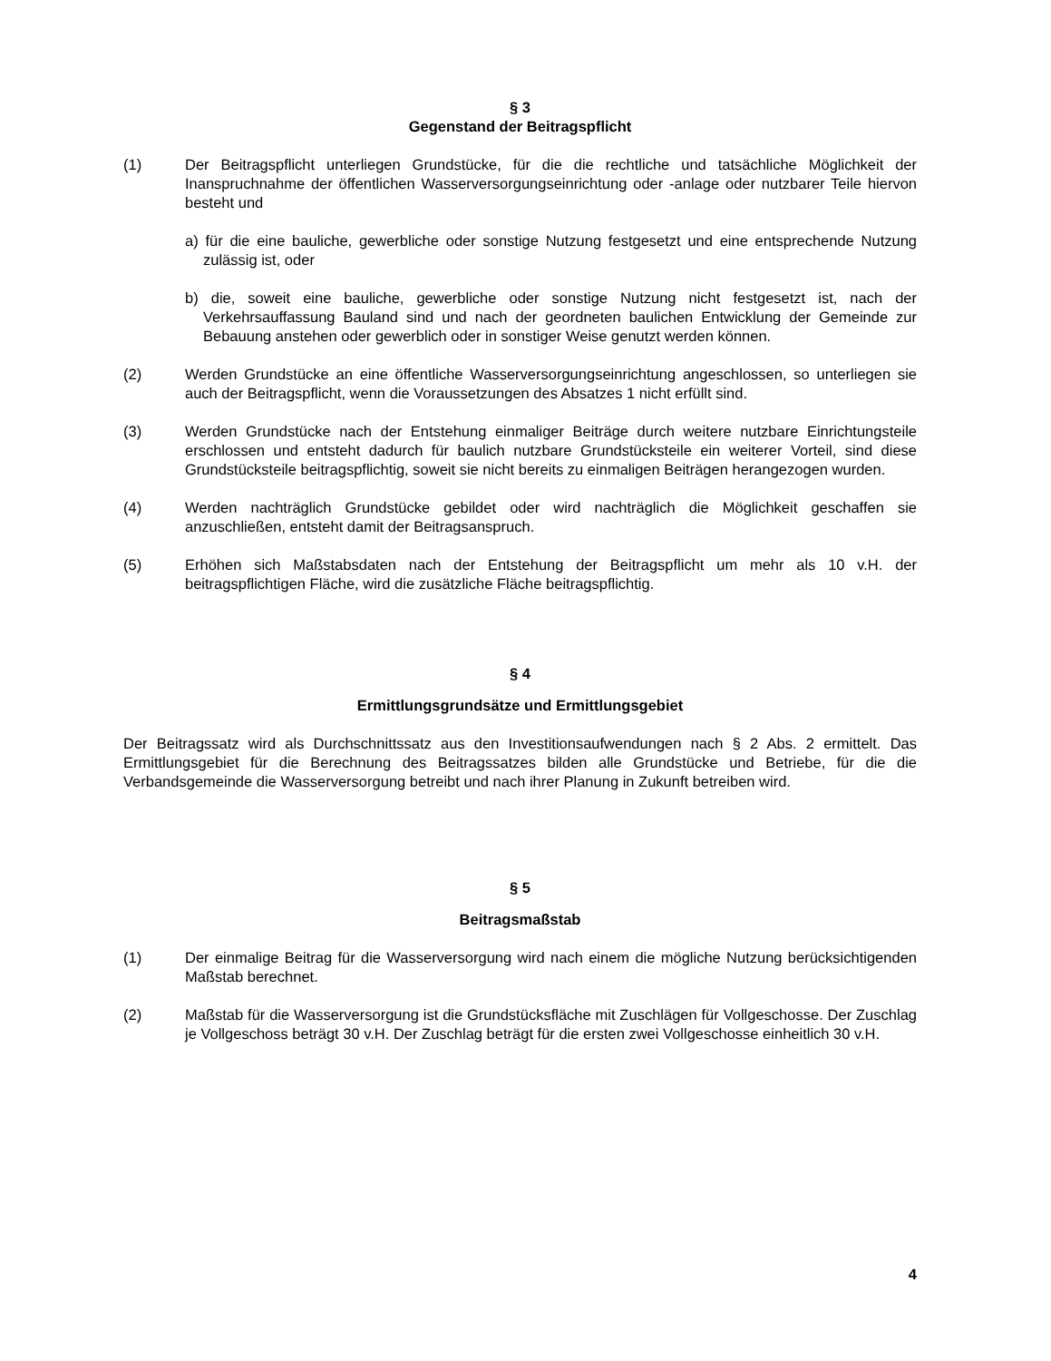§ 3
Gegenstand der Beitragspflicht
(1) Der Beitragspflicht unterliegen Grundstücke, für die die rechtliche und tatsächliche Möglichkeit der Inanspruchnahme der öffentlichen Wasserversorgungseinrichtung oder -anlage oder nutzbarer Teile hiervon besteht und
a) für die eine bauliche, gewerbliche oder sonstige Nutzung festgesetzt und eine entsprechende Nutzung zulässig ist, oder
b) die, soweit eine bauliche, gewerbliche oder sonstige Nutzung nicht festgesetzt ist, nach der Verkehrsauffassung Bauland sind und nach der geordneten baulichen Entwicklung der Gemeinde zur Bebauung anstehen oder gewerblich oder in sonstiger Weise genutzt werden können.
(2) Werden Grundstücke an eine öffentliche Wasserversorgungseinrichtung angeschlossen, so unterliegen sie auch der Beitragspflicht, wenn die Voraussetzungen des Absatzes 1 nicht erfüllt sind.
(3) Werden Grundstücke nach der Entstehung einmaliger Beiträge durch weitere nutzbare Einrichtungsteile erschlossen und entsteht dadurch für baulich nutzbare Grundstücksteile ein weiterer Vorteil, sind diese Grundstücksteile beitragspflichtig, soweit sie nicht bereits zu einmaligen Beiträgen herangezogen wurden.
(4) Werden nachträglich Grundstücke gebildet oder wird nachträglich die Möglichkeit geschaffen sie anzuschließen, entsteht damit der Beitragsanspruch.
(5) Erhöhen sich Maßstabsdaten nach der Entstehung der Beitragspflicht um mehr als 10 v.H. der beitragspflichtigen Fläche, wird die zusätzliche Fläche beitragspflichtig.
§ 4
Ermittlungsgrundsätze und Ermittlungsgebiet
Der Beitragssatz wird als Durchschnittssatz aus den Investitionsaufwendungen nach § 2 Abs. 2 ermittelt. Das Ermittlungsgebiet für die Berechnung des Beitragssatzes bilden alle Grundstücke und Betriebe, für die die Verbandsgemeinde die Wasserversorgung betreibt und nach ihrer Planung in Zukunft betreiben wird.
§ 5
Beitragsmaßstab
(1) Der einmalige Beitrag für die Wasserversorgung wird nach einem die mögliche Nutzung berücksichtigenden Maßstab berechnet.
(2) Maßstab für die Wasserversorgung ist die Grundstücksfläche mit Zuschlägen für Vollgeschosse. Der Zuschlag je Vollgeschoss beträgt 30 v.H. Der Zuschlag beträgt für die ersten zwei Vollgeschosse einheitlich 30 v.H.
4